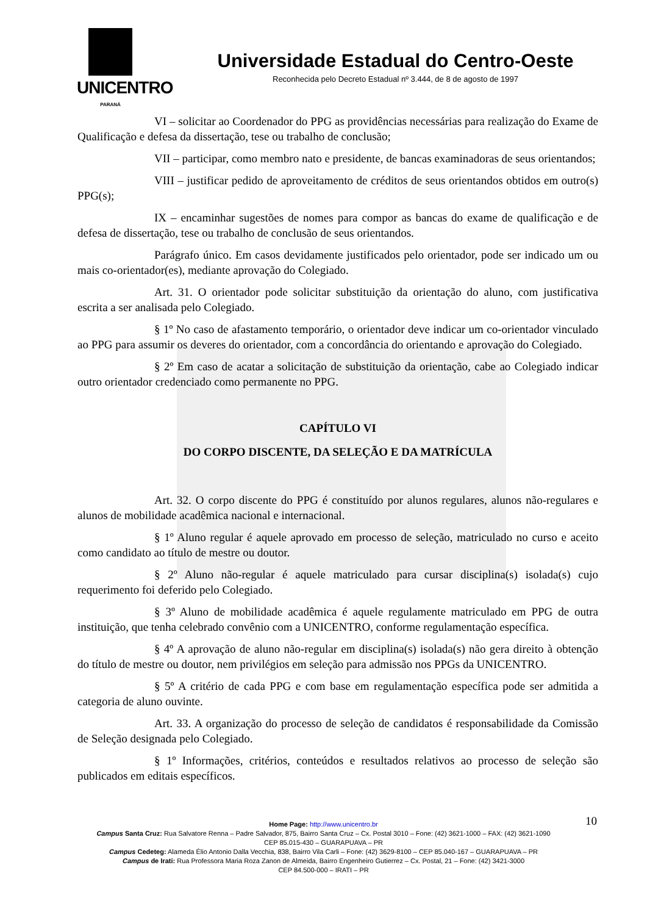UNICENTRO
PARANÁ
Universidade Estadual do Centro-Oeste
Reconhecida pelo Decreto Estadual nº 3.444, de 8 de agosto de 1997
VI – solicitar ao Coordenador do PPG as providências necessárias para realização do Exame de Qualificação e defesa da dissertação, tese ou trabalho de conclusão;
VII – participar, como membro nato e presidente, de bancas examinadoras de seus orientandos;
VIII – justificar pedido de aproveitamento de créditos de seus orientandos obtidos em outro(s) PPG(s);
IX – encaminhar sugestões de nomes para compor as bancas do exame de qualificação e de defesa de dissertação, tese ou trabalho de conclusão de seus orientandos.
Parágrafo único. Em casos devidamente justificados pelo orientador, pode ser indicado um ou mais co-orientador(es), mediante aprovação do Colegiado.
Art. 31. O orientador pode solicitar substituição da orientação do aluno, com justificativa escrita a ser analisada pelo Colegiado.
§ 1º No caso de afastamento temporário, o orientador deve indicar um co-orientador vinculado ao PPG para assumir os deveres do orientador, com a concordância do orientando e aprovação do Colegiado.
§ 2º Em caso de acatar a solicitação de substituição da orientação, cabe ao Colegiado indicar outro orientador credenciado como permanente no PPG.
CAPÍTULO VI
DO CORPO DISCENTE, DA SELEÇÃO E DA MATRÍCULA
Art. 32. O corpo discente do PPG é constituído por alunos regulares, alunos não-regulares e alunos de mobilidade acadêmica nacional e internacional.
§ 1º Aluno regular é aquele aprovado em processo de seleção, matriculado no curso e aceito como candidato ao título de mestre ou doutor.
§ 2º Aluno não-regular é aquele matriculado para cursar disciplina(s) isolada(s) cujo requerimento foi deferido pelo Colegiado.
§ 3º Aluno de mobilidade acadêmica é aquele regulamente matriculado em PPG de outra instituição, que tenha celebrado convênio com a UNICENTRO, conforme regulamentação específica.
§ 4º A aprovação de aluno não-regular em disciplina(s) isolada(s) não gera direito à obtenção do título de mestre ou doutor, nem privilégios em seleção para admissão nos PPGs da UNICENTRO.
§ 5º A critério de cada PPG e com base em regulamentação específica pode ser admitida a categoria de aluno ouvinte.
Art. 33. A organização do processo de seleção de candidatos é responsabilidade da Comissão de Seleção designada pelo Colegiado.
§ 1º Informações, critérios, conteúdos e resultados relativos ao processo de seleção são publicados em editais específicos.
10 Home Page: http://www.unicentro.br
Campus Santa Cruz: Rua Salvatore Renna – Padre Salvador, 875, Bairro Santa Cruz – Cx. Postal 3010 – Fone: (42) 3621-1000 – FAX: (42) 3621-1090
CEP 85.015-430 – GUARAPUAVA – PR
Campus Cedeteg: Alameda Élio Antonio Dalla Vecchia, 838, Bairro Vila Carli – Fone: (42) 3629-8100 – CEP 85.040-167 – GUARAPUAVA – PR
Campus de Irati: Rua Professora Maria Roza Zanon de Almeida, Bairro Engenheiro Gutierrez – Cx. Postal, 21 – Fone: (42) 3421-3000
CEP 84.500-000 – IRATI – PR